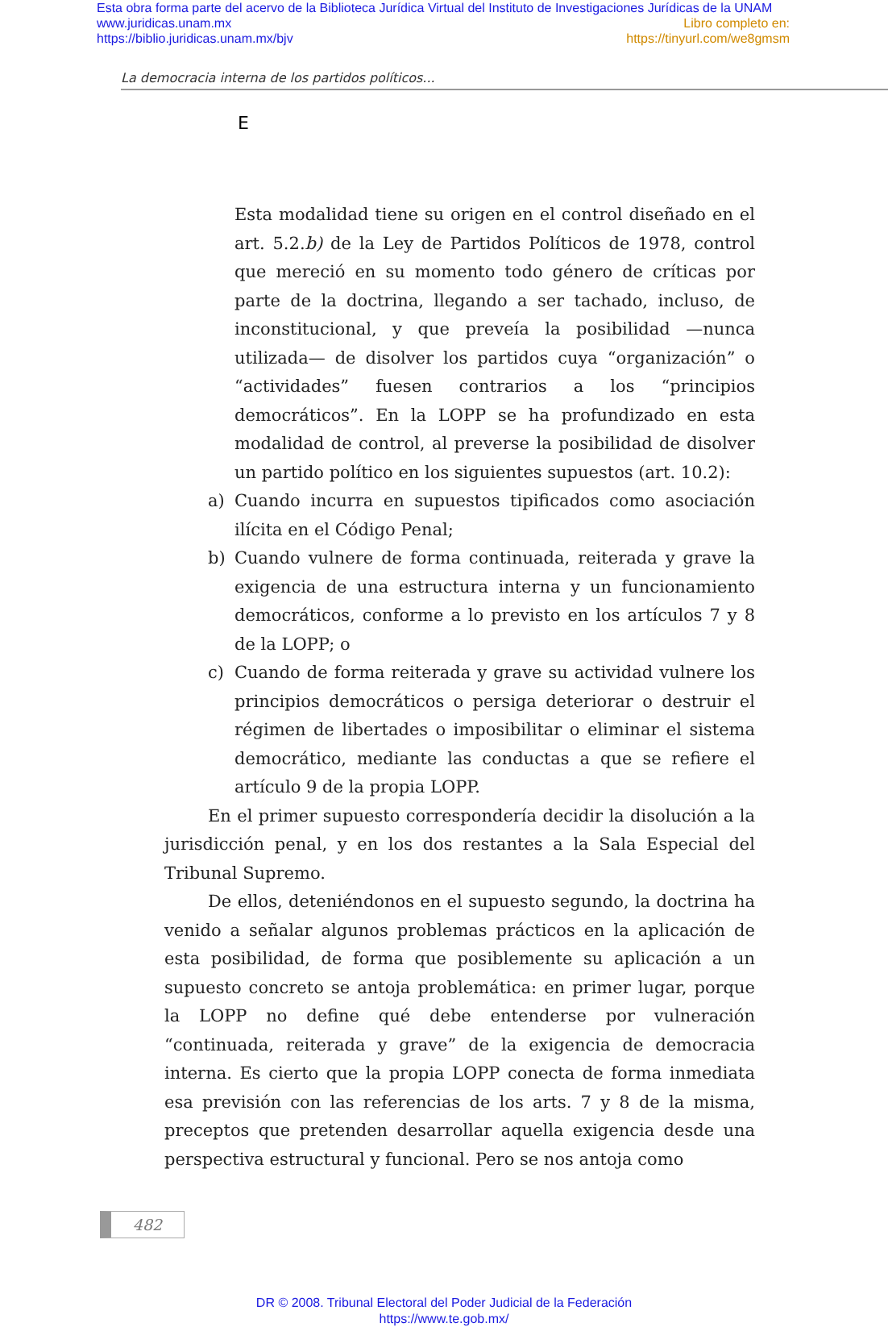Esta obra forma parte del acervo de la Biblioteca Jurídica Virtual del Instituto de Investigaciones Jurídicas de la UNAM
www.juridicas.unam.mx Libro completo en:
https://biblio.juridicas.unam.mx/bjv https://tinyurl.com/we8gmsm
La democracia interna de los partidos políticos...
E
Esta modalidad tiene su origen en el control diseñado en el art. 5.2.b) de la Ley de Partidos Políticos de 1978, control que mereció en su momento todo género de críticas por parte de la doctrina, llegando a ser tachado, incluso, de inconstitucional, y que preveía la posibilidad —nunca utilizada— de disolver los partidos cuya “organización” o “actividades” fuesen contrarios a los “principios democráticos”. En la LOPP se ha profundizado en esta modalidad de control, al preverse la posibilidad de disolver un partido político en los siguientes supuestos (art. 10.2):
a) Cuando incurra en supuestos tipificados como asociación ilícita en el Código Penal;
b) Cuando vulnere de forma continuada, reiterada y grave la exigencia de una estructura interna y un funcionamiento democráticos, conforme a lo previsto en los artículos 7 y 8 de la LOPP; o
c) Cuando de forma reiterada y grave su actividad vulnere los principios democráticos o persiga deteriorar o destruir el régimen de libertades o imposibilitar o eliminar el sistema democrático, mediante las conductas a que se refiere el artículo 9 de la propia LOPP.
En el primer supuesto correspondería decidir la disolución a la jurisdicción penal, y en los dos restantes a la Sala Especial del Tribunal Supremo.
De ellos, deteniéndonos en el supuesto segundo, la doctrina ha venido a señalar algunos problemas prácticos en la aplicación de esta posibilidad, de forma que posiblemente su aplicación a un supuesto concreto se antoja problemática: en primer lugar, porque la LOPP no define qué debe entenderse por vulneración “continuada, reiterada y grave” de la exigencia de democracia interna. Es cierto que la propia LOPP conecta de forma inmediata esa previsión con las referencias de los arts. 7 y 8 de la misma, preceptos que pretenden desarrollar aquella exigencia desde una perspectiva estructural y funcional. Pero se nos antoja como
482
DR © 2008. Tribunal Electoral del Poder Judicial de la Federación
https://www.te.gob.mx/